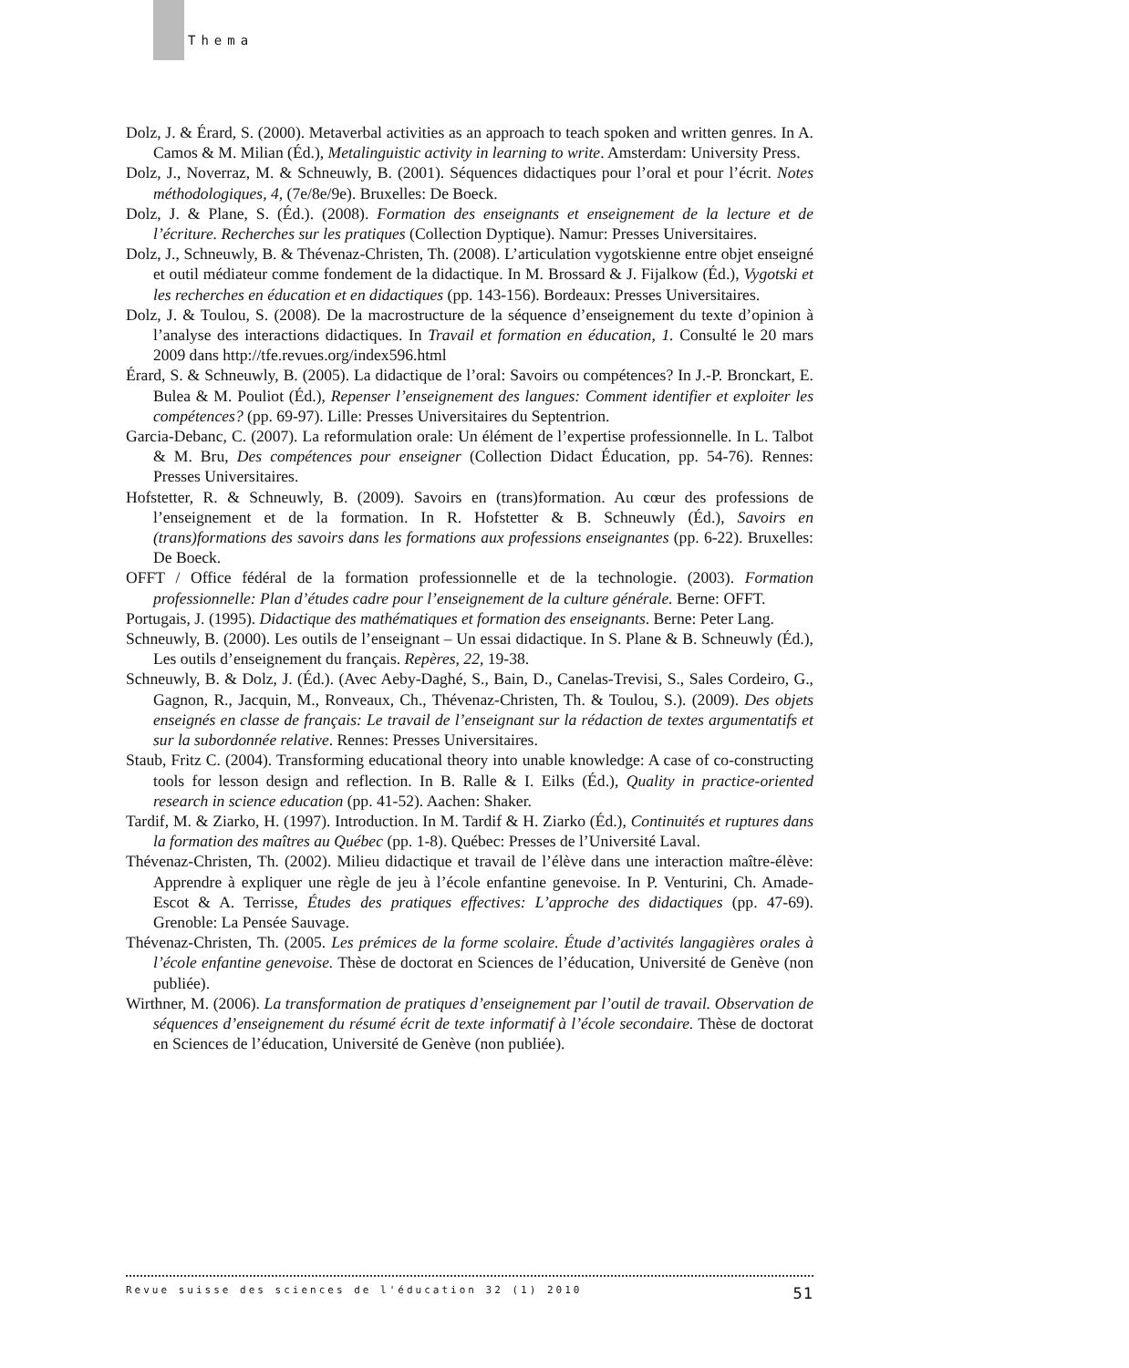Thema
Dolz, J. & Érard, S. (2000). Metaverbal activities as an approach to teach spoken and written genres. In A. Camos & M. Milian (Éd.), Metalinguistic activity in learning to write. Amsterdam: University Press.
Dolz, J., Noverraz, M. & Schneuwly, B. (2001). Séquences didactiques pour l’oral et pour l’écrit. Notes méthodologiques, 4, (7e/8e/9e). Bruxelles: De Boeck.
Dolz, J. & Plane, S. (Éd.). (2008). Formation des enseignants et enseignement de la lecture et de l’écriture. Recherches sur les pratiques (Collection Dyptique). Namur: Presses Universitaires.
Dolz, J., Schneuwly, B. & Thévenaz-Christen, Th. (2008). L’articulation vygotskienne entre objet enseigné et outil médiateur comme fondement de la didactique. In M. Brossard & J. Fijalkow (Éd.), Vygotski et les recherches en éducation et en didactiques (pp. 143-156). Bordeaux: Presses Universitaires.
Dolz, J. & Toulou, S. (2008). De la macrostructure de la séquence d’enseignement du texte d’opinion à l’analyse des interactions didactiques. In Travail et formation en éducation, 1. Consulté le 20 mars 2009 dans http://tfe.revues.org/index596.html
Érard, S. & Schneuwly, B. (2005). La didactique de l’oral: Savoirs ou compétences? In J.-P. Bronckart, E. Bulea & M. Pouliot (Éd.), Repenser l’enseignement des langues: Comment identifier et exploiter les compétences? (pp. 69-97). Lille: Presses Universitaires du Septentrion.
Garcia-Debanc, C. (2007). La reformulation orale: Un élément de l’expertise professionnelle. In L. Talbot & M. Bru, Des compétences pour enseigner (Collection Didact Éducation, pp. 54-76). Rennes: Presses Universitaires.
Hofstetter, R. & Schneuwly, B. (2009). Savoirs en (trans)formation. Au cœur des professions de l’enseignement et de la formation. In R. Hofstetter & B. Schneuwly (Éd.), Savoirs en (trans)formations des savoirs dans les formations aux professions enseignantes (pp. 6-22). Bruxelles: De Boeck.
OFFT / Office fédéral de la formation professionnelle et de la technologie. (2003). Formation professionnelle: Plan d’études cadre pour l’enseignement de la culture générale. Berne: OFFT.
Portugais, J. (1995). Didactique des mathématiques et formation des enseignants. Berne: Peter Lang.
Schneuwly, B. (2000). Les outils de l’enseignant – Un essai didactique. In S. Plane & B. Schneuwly (Éd.), Les outils d’enseignement du français. Repères, 22, 19-38.
Schneuwly, B. & Dolz, J. (Éd.). (Avec Aeby-Daghé, S., Bain, D., Canelas-Trevisi, S., Sales Cordeiro, G., Gagnon, R., Jacquin, M., Ronveaux, Ch., Thévenaz-Christen, Th. & Toulou, S.). (2009). Des objets enseignés en classe de français: Le travail de l’enseignant sur la rédaction de textes argumentatifs et sur la subordonnée relative. Rennes: Presses Universitaires.
Staub, Fritz C. (2004). Transforming educational theory into unable knowledge: A case of co-constructing tools for lesson design and reflection. In B. Ralle & I. Eilks (Éd.), Quality in practice-oriented research in science education (pp. 41-52). Aachen: Shaker.
Tardif, M. & Ziarko, H. (1997). Introduction. In M. Tardif & H. Ziarko (Éd.), Continuités et ruptures dans la formation des maîtres au Québec (pp. 1-8). Québec: Presses de l’Université Laval.
Thévenaz-Christen, Th. (2002). Milieu didactique et travail de l’élève dans une interaction maître-élève: Apprendre à expliquer une règle de jeu à l’école enfantine genevoise. In P. Venturini, Ch. Amade-Escot & A. Terrisse, Études des pratiques effectives: L’approche des didactiques (pp. 47-69). Grenoble: La Pensée Sauvage.
Thévenaz-Christen, Th. (2005. Les prémices de la forme scolaire. Étude d’activités langagières orales à l’école enfantine genevoise. Thèse de doctorat en Sciences de l’éducation, Université de Genève (non publiée).
Wirthner, M. (2006). La transformation de pratiques d’enseignement par l’outil de travail. Observation de séquences d’enseignement du résumé écrit de texte informatif à l’école secondaire. Thèse de doctorat en Sciences de l’éducation, Université de Genève (non publiée).
Revue suisse des sciences de l'éducation 32 (1) 2010 51